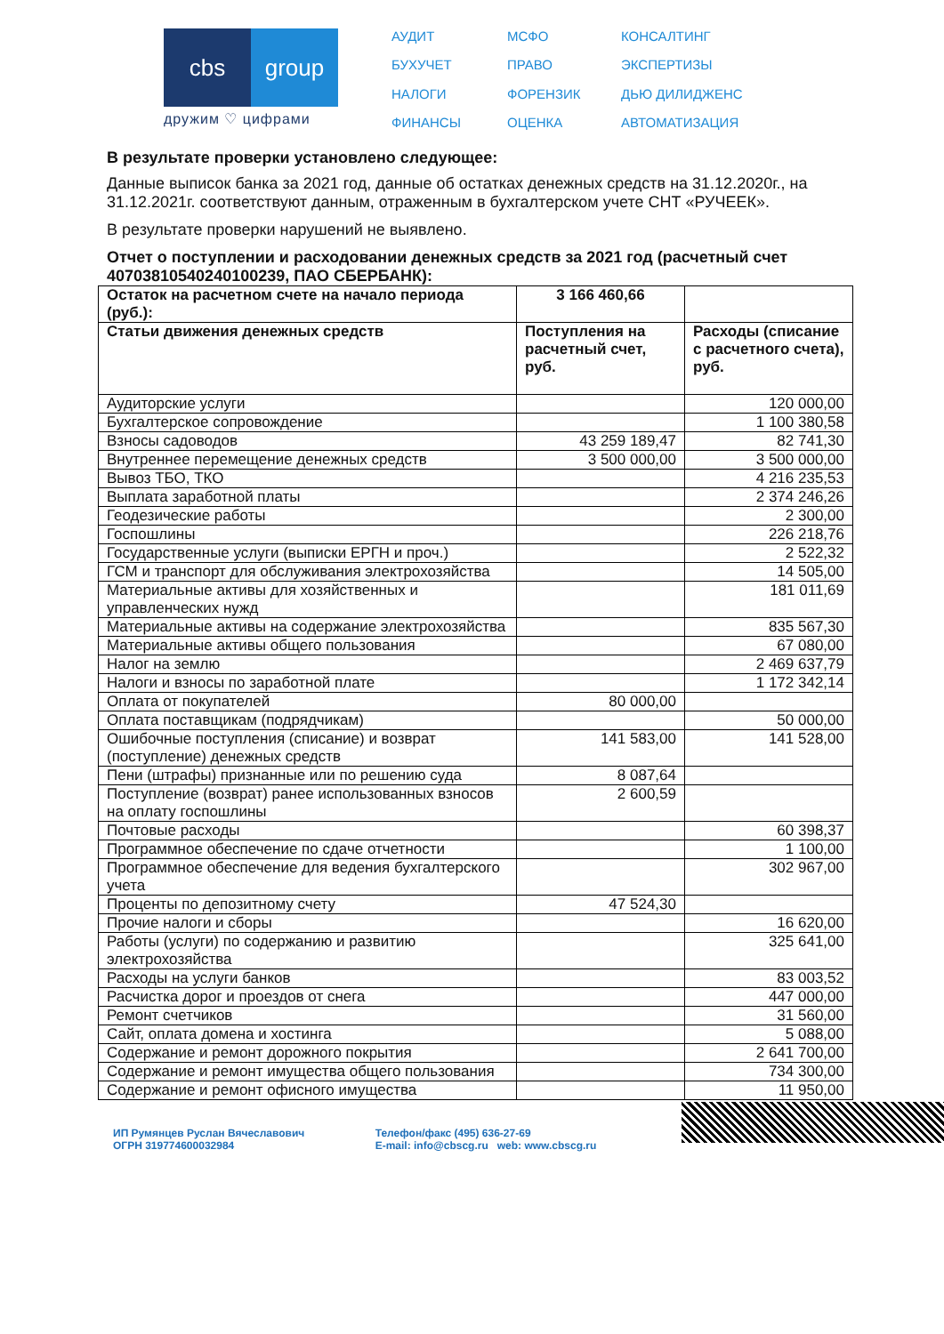cbs group
дружим ♡ цифрами
АУДИТ МСФО КОНСАЛТИНГ БУХУЧЕТ ПРАВО ЭКСПЕРТИЗЫ НАЛОГИ ФОРЕНЗИК ДЬЮ ДИЛИДЖЕНС ФИНАНСЫ ОЦЕНКА АВТОМАТИЗАЦИЯ
В результате проверки установлено следующее:
Данные выписок банка за 2021 год, данные об остатках денежных средств на 31.12.2020г., на 31.12.2021г. соответствуют данным, отраженным в бухгалтерском учете СНТ «РУЧЕЕК».
В результате проверки нарушений не выявлено.
Отчет о поступлении и расходовании денежных средств за 2021 год (расчетный счет 40703810540240100239, ПАО СБЕРБАНК):
| Остаток на расчетном счете на начало периода (руб.): | 3 166 460,66 | |
| --- | --- | --- |
| Статьи движения денежных средств | Поступления на расчетный счет, руб. | Расходы (списание с расчетного счета), руб. |
| Аудиторские услуги | | 120 000,00 |
| Бухгалтерское сопровождение | | 1 100 380,58 |
| Взносы садоводов | 43 259 189,47 | 82 741,30 |
| Внутреннее перемещение денежных средств | 3 500 000,00 | 3 500 000,00 |
| Вывоз ТБО, ТКО | | 4 216 235,53 |
| Выплата заработной платы | | 2 374 246,26 |
| Геодезические работы | | 2 300,00 |
| Госпошлины | | 226 218,76 |
| Государственные услуги (выписки ЕРГН и проч.) | | 2 522,32 |
| ГСМ и транспорт для обслуживания электрохозяйства | | 14 505,00 |
| Материальные активы для хозяйственных и управленческих нужд | | 181 011,69 |
| Материальные активы на содержание электрохозяйства | | 835 567,30 |
| Материальные активы общего пользования | | 67 080,00 |
| Налог на землю | | 2 469 637,79 |
| Налоги и взносы по заработной плате | | 1 172 342,14 |
| Оплата от покупателей | 80 000,00 | |
| Оплата поставщикам (подрядчикам) | | 50 000,00 |
| Ошибочные поступления (списание) и возврат (поступление) денежных средств | 141 583,00 | 141 528,00 |
| Пени (штрафы) признанные или по решению суда | 8 087,64 | |
| Поступление (возврат) ранее использованных взносов на оплату госпошлины | 2 600,59 | |
| Почтовые расходы | | 60 398,37 |
| Программное обеспечение по сдаче отчетности | | 1 100,00 |
| Программное обеспечение для ведения бухгалтерского учета | | 302 967,00 |
| Проценты по депозитному счету | 47 524,30 | |
| Прочие налоги и сборы | | 16 620,00 |
| Работы (услуги) по содержанию и развитию электрохозяйства | | 325 641,00 |
| Расходы на услуги банков | | 83 003,52 |
| Расчистка дорог и проездов от снега | | 447 000,00 |
| Ремонт счетчиков | | 31 560,00 |
| Сайт, оплата домена и хостинга | | 5 088,00 |
| Содержание и ремонт дорожного покрытия | | 2 641 700,00 |
| Содержание и ремонт имущества общего пользования | | 734 300,00 |
| Содержание и ремонт офисного имущества | | 11 950,00 |
ИП Румянцев Руслан Вячеславович
ОГРН 319774600032984
Телефон/факс (495) 636-27-69
E-mail: info@cbscg.ru web: www.cbscg.ru